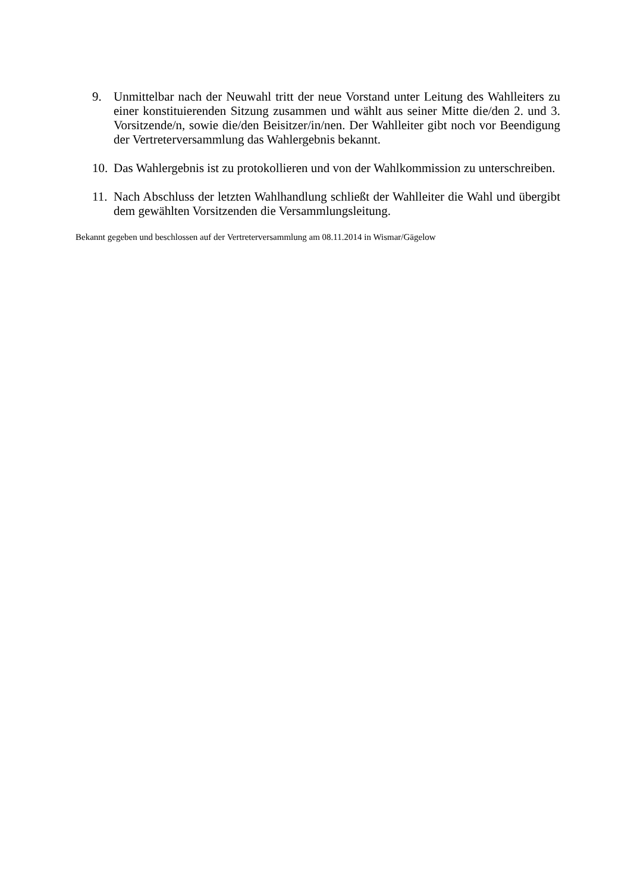9. Unmittelbar nach der Neuwahl tritt der neue Vorstand unter Leitung des Wahlleiters zu einer konstituierenden Sitzung zusammen und wählt aus seiner Mitte die/den 2. und 3. Vorsitzende/n, sowie die/den Beisitzer/in/nen. Der Wahlleiter gibt noch vor Beendigung der Vertreterversammlung das Wahlergebnis bekannt.
10.
Das Wahlergebnis ist zu protokollieren und von der Wahlkommission zu unterschreiben.
11.
Nach Abschluss der letzten Wahlhandlung schließt der Wahlleiter die Wahl und übergibt dem gewählten Vorsitzenden die Versammlungsleitung.
Bekannt gegeben und beschlossen auf der Vertreterversammlung am 08.11.2014 in Wismar/Gägelow